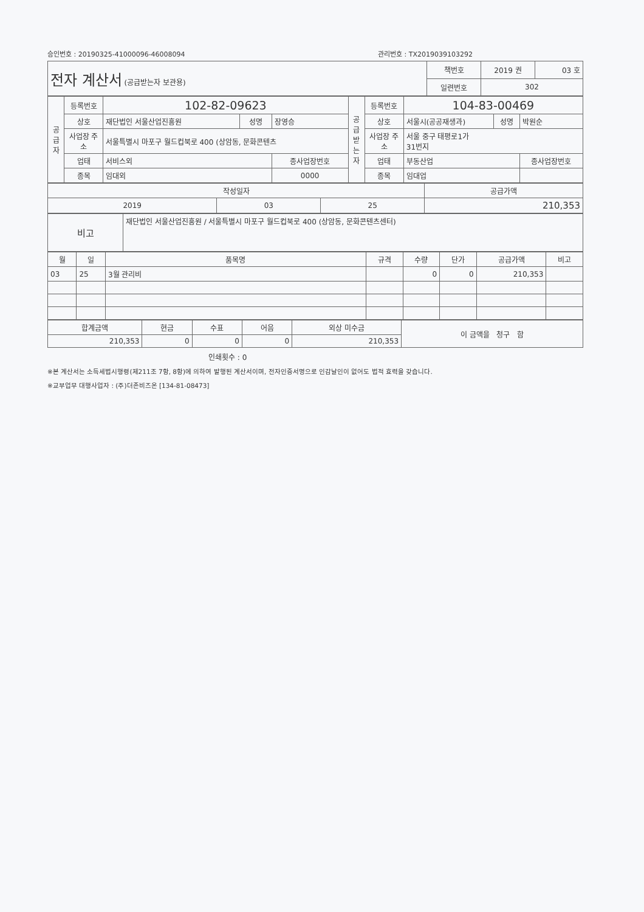승인번호 : 20190325-41000096-46008094 관리번호 : TX2019039103292
| 전자 계산서 (공급받는자 보관용) | 책번호 | 2019 권 | 03 호 |
| | 일련번호 | 302 | |
| 공 급 자 | 등록번호 | 102-82-09623 | | | 공 급 받 는 자 | 등록번호 | 104-83-00469 | | |
| | 상호 | 재단법인 서울산업진흥원 | 성명 | 장영승 | | 상호 | 서울시(공공재생과) | 성명 | 박원순 |
| | 사업장 주소 | 서울특별시 마포구 월드컵북로 400 (상암동, 문화콘텐츠 | | | | 사업장 주소 | 서울 중구 태평로1가 31번지 | | |
| | 업태 | 서비스외 | | 종사업장번호 | | 업태 | 부동산업 | | 종사업장번호 |
| | 종목 | 임대외 | | 0000 | | 종목 | 임대업 | | |
| 작성일자 | | | 공급가액 |
| 2019 | 03 | 25 | 210,353 |
| 비고 | 재단법인 서울산업진흥원 / 서울특별시 마포구 월드컵북로 400 (상암동, 문화콘텐츠센터) |
| 월 | 일 | 품목명 | 규격 | 수량 | 단가 | 공급가액 | 비고 |
| --- | --- | --- | --- | --- | --- | --- | --- |
| 03 | 25 | 3월 관리비 | | 0 | 0 | 210,353 | |
| 합계금액 | 현금 | 수표 | 어음 | 외상 미수금 | 이 금액을 청구 함 |
| 210,353 | 0 | 0 | 0 | 210,353 | |
인쇄횟수 : 0
※본 계산서는 소득세법시행령(제211조 7항, 8항)에 의하여 발행된 계산서이며, 전자인증서명으로 인감날인이 없어도 법적 효력을 갖습니다.
※교부업무 대행사업자 : (주)더존비즈온 [134-81-08473]